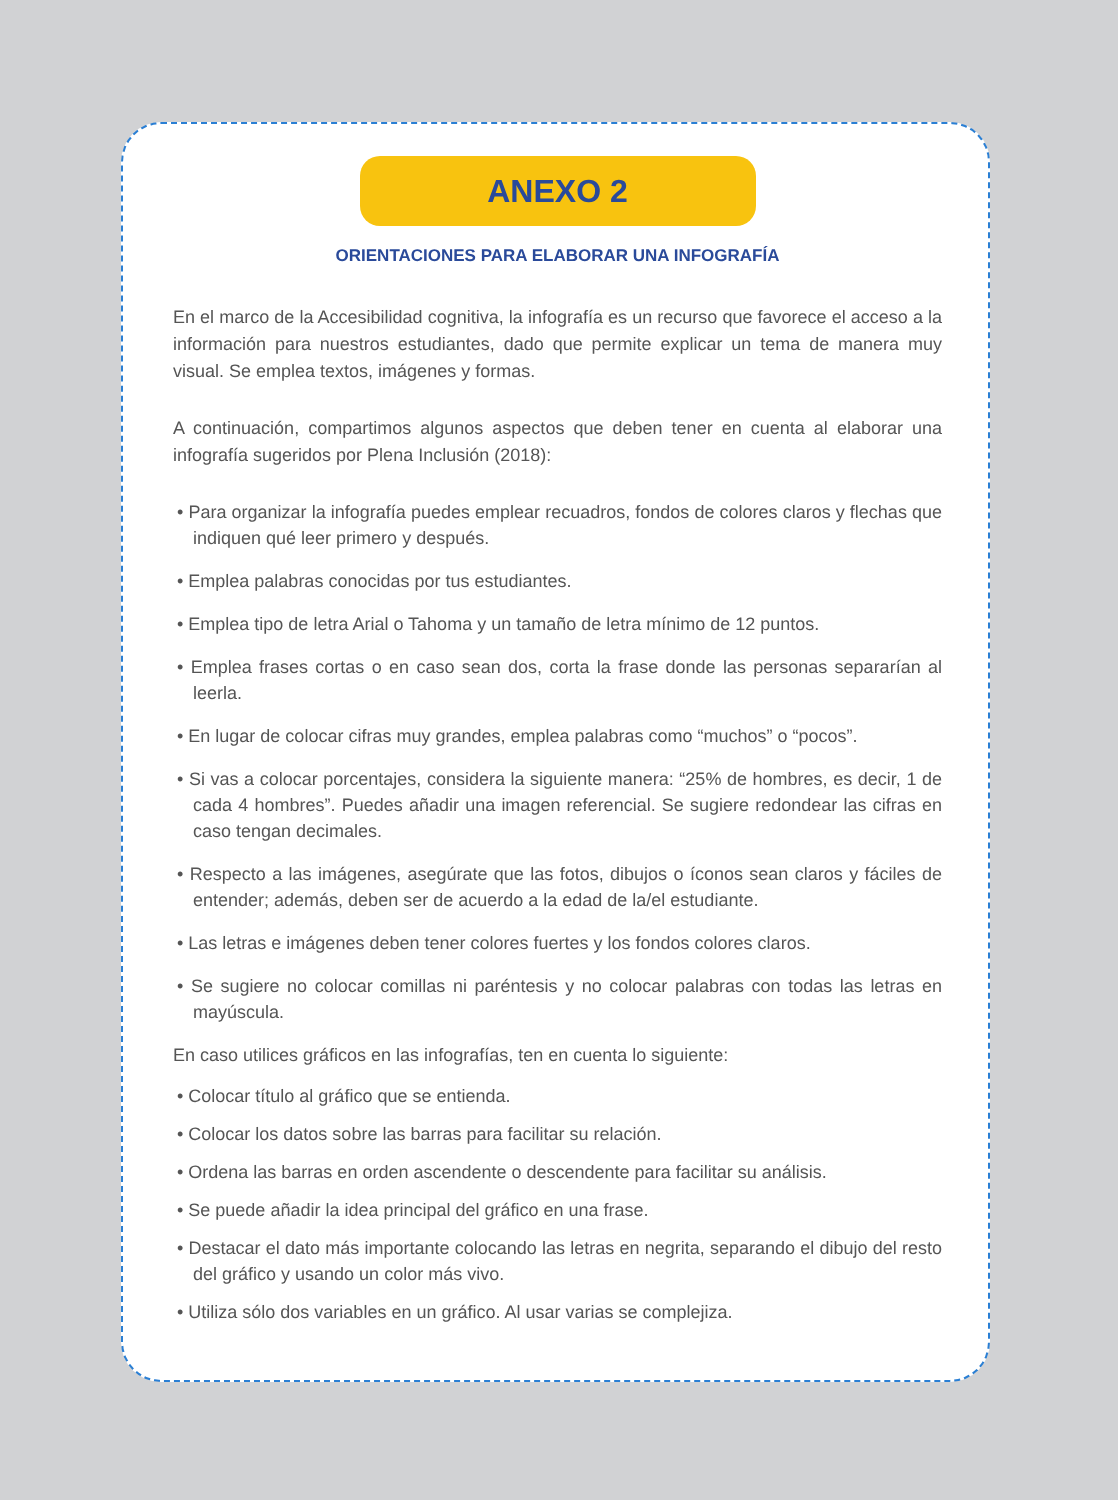ANEXO 2
ORIENTACIONES PARA ELABORAR UNA INFOGRAFÍA
En el marco de la Accesibilidad cognitiva, la infografía es un recurso que favorece el acceso a la información para nuestros estudiantes, dado que permite explicar un tema de manera muy visual. Se emplea textos, imágenes y formas.
A continuación, compartimos algunos aspectos que deben tener en cuenta al elaborar una infografía sugeridos por Plena Inclusión (2018):
• Para organizar la infografía puedes emplear recuadros, fondos de colores claros y flechas que indiquen qué leer primero y después.
• Emplea palabras conocidas por tus estudiantes.
• Emplea tipo de letra Arial o Tahoma y un tamaño de letra mínimo de 12 puntos.
• Emplea frases cortas o en caso sean dos, corta la frase donde las personas separarían al leerla.
• En lugar de colocar cifras muy grandes, emplea palabras como “muchos” o “pocos”.
• Si vas a colocar porcentajes, considera la siguiente manera: “25% de hombres, es decir, 1 de cada 4 hombres”. Puedes añadir una imagen referencial. Se sugiere redondear las cifras en caso tengan decimales.
• Respecto a las imágenes, asegúrate que las fotos, dibujos o íconos sean claros y fáciles de entender; además, deben ser de acuerdo a la edad de la/el estudiante.
• Las letras e imágenes deben tener colores fuertes y los fondos colores claros.
• Se sugiere no colocar comillas ni paréntesis y no colocar palabras con todas las letras en mayúscula.
En caso utilices gráficos en las infografías, ten en cuenta lo siguiente:
• Colocar título al gráfico que se entienda.
• Colocar los datos sobre las barras para facilitar su relación.
• Ordena las barras en orden ascendente o descendente para facilitar su análisis.
• Se puede añadir la idea principal del gráfico en una frase.
• Destacar el dato más importante colocando las letras en negrita, separando el dibujo del resto del gráfico y usando un color más vivo.
• Utiliza sólo dos variables en un gráfico. Al usar varias se complejiza.